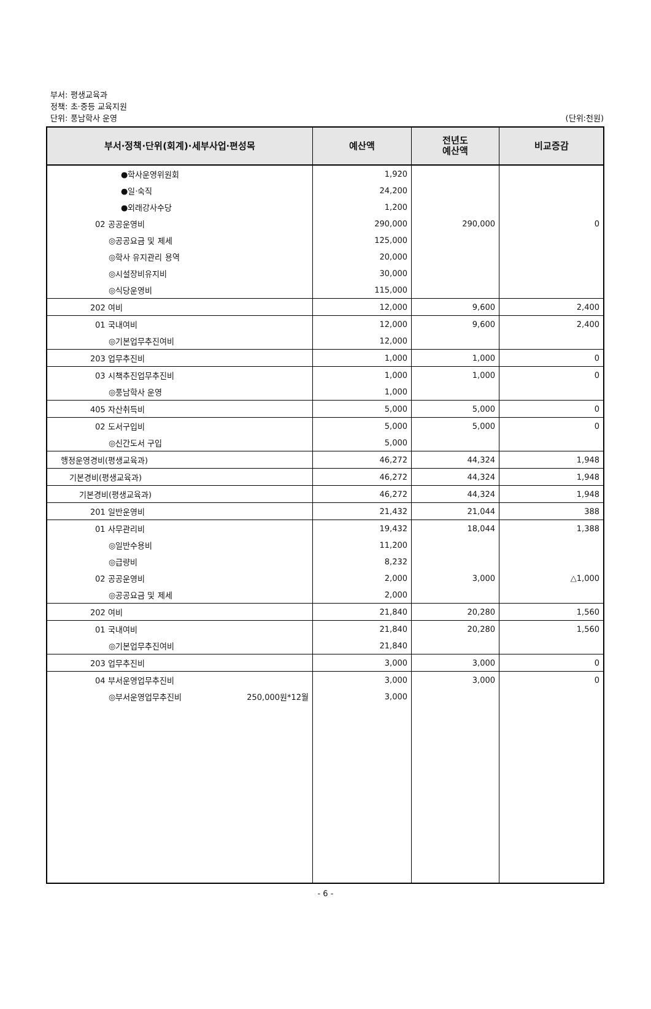부서: 평생교육과
정책: 초·중등 교육지원
단위: 풍남학사 운영
(단위:천원)
| 부서·정책·단위(회계)·세부사업·편성목 | 예산액 | 전년도 예산액 | 비교증감 |
| --- | --- | --- | --- |
| ●학사운영위원회 | 1,920 | | |
| ●일·숙직 | 24,200 | | |
| ●외래강사수당 | 1,200 | | |
| 02 공공운영비 | 290,000 | 290,000 | 0 |
| ◎공공요금 및 제세 | 125,000 | | |
| ◎학사 유지관리 용역 | 20,000 | | |
| ◎시설장비유지비 | 30,000 | | |
| ◎식당운영비 | 115,000 | | |
| 202 여비 | 12,000 | 9,600 | 2,400 |
| 01 국내여비 | 12,000 | 9,600 | 2,400 |
| ◎기본업무추진여비 | 12,000 | | |
| 203 업무추진비 | 1,000 | 1,000 | 0 |
| 03 시책추진업무추진비 | 1,000 | 1,000 | 0 |
| ◎풍남학사 운영 | 1,000 | | |
| 405 자산취득비 | 5,000 | 5,000 | 0 |
| 02 도서구입비 | 5,000 | 5,000 | 0 |
| ◎신간도서 구입 | 5,000 | | |
| 행정운영경비(평생교육과) | 46,272 | 44,324 | 1,948 |
| 기본경비(평생교육과) | 46,272 | 44,324 | 1,948 |
| 기본경비(평생교육과) | 46,272 | 44,324 | 1,948 |
| 201 일반운영비 | 21,432 | 21,044 | 388 |
| 01 사무관리비 | 19,432 | 18,044 | 1,388 |
| ◎일반수용비 | 11,200 | | |
| ◎급량비 | 8,232 | | |
| 02 공공운영비 | 2,000 | 3,000 | △1,000 |
| ◎공공요금 및 제세 | 2,000 | | |
| 202 여비 | 21,840 | 20,280 | 1,560 |
| 01 국내여비 | 21,840 | 20,280 | 1,560 |
| ◎기본업무추진여비 | 21,840 | | |
| 203 업무추진비 | 3,000 | 3,000 | 0 |
| 04 부서운영업무추진비 | 3,000 | 3,000 | 0 |
| ◎부서운영업무추진비 250,000원*12월 | 3,000 | | |
- 6 -